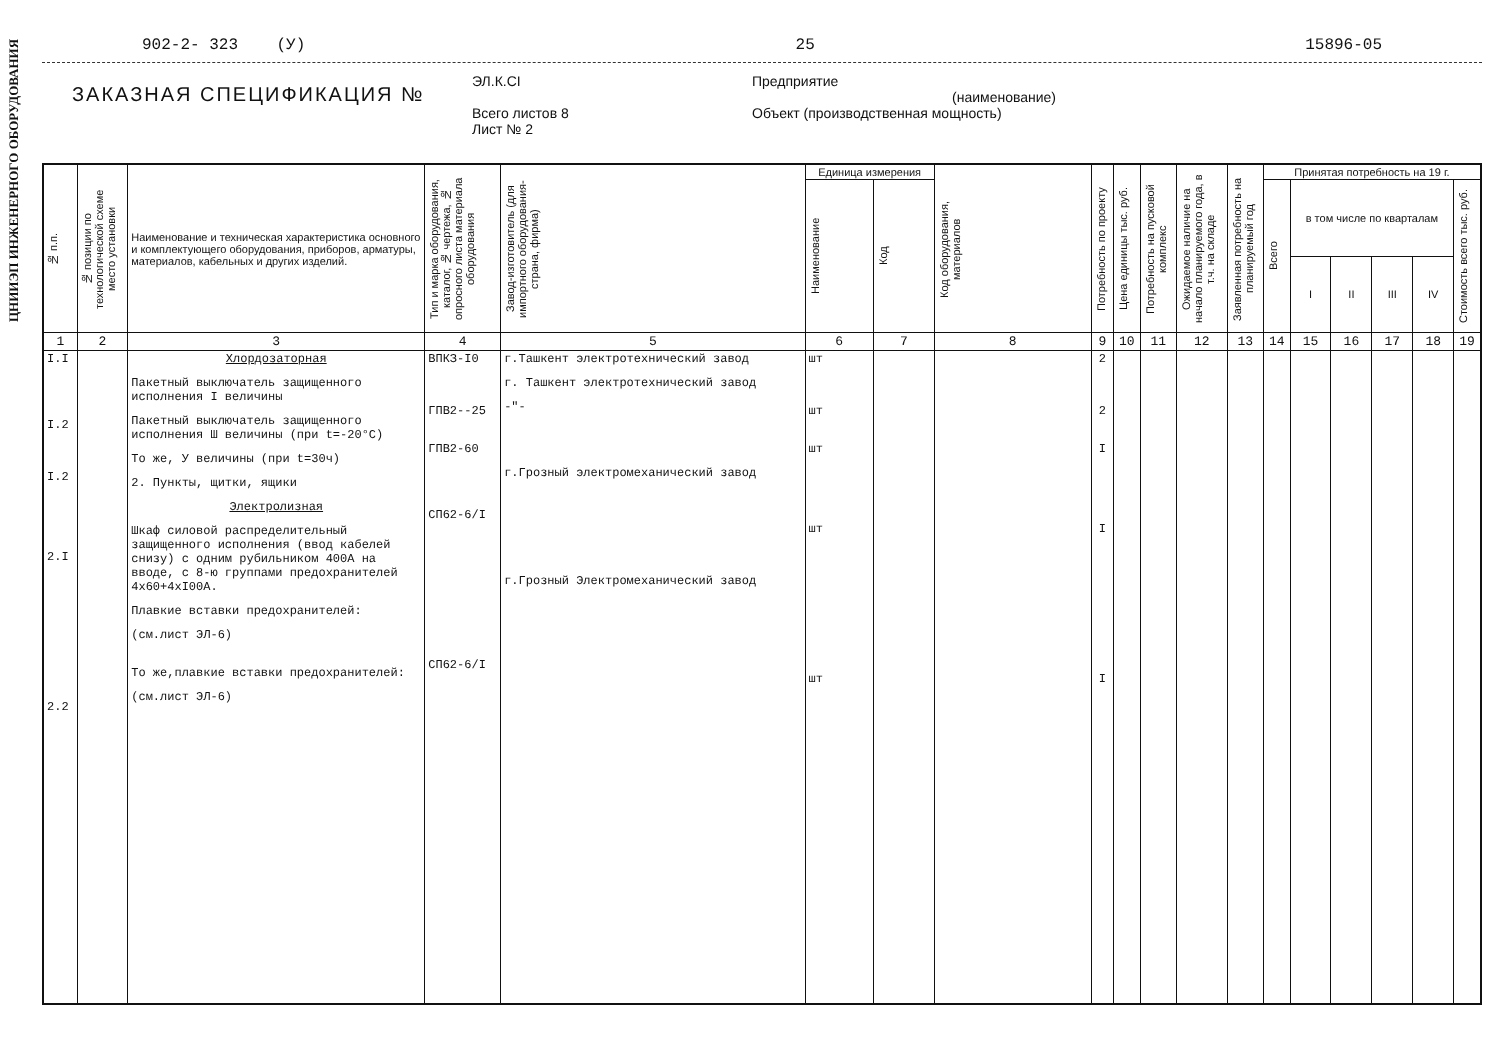ЦНИИЭП ИНЖЕНЕРНОГО ОБОРУДОВАНИЯ
902-2- 323 (У) 25 15896-05
ЗАКАЗНАЯ СПЕЦИФИКАЦИЯ №
ЭЛ.К.СI
Всего листов 8
Лист № 2
Предприятие
(наименование)
Объект (производственная мощность)
| № п.п. | № позиции по технологической схеме место установки | Наименование и техническая характеристика основного и комплектующего оборудования, приборов, арматуры, материалов, кабельных и других изделий. | Тип и марка оборудования, каталог, № чертежа, № опросного листа материала оборудования | Завод-изготовитель (для импортного оборудования-страна, фирма) | Единица измерения | | Код оборудования, материалов | Потребность по проекту | Цена единицы тыс. руб. | Потребность на пусковой комплекс | Ожидаемое наличие на начало планируемого года, в т.ч. на складе | Заявленная потребность на планируемый год | Принятая потребность на 19 г. | | | | | |
| --- | --- | --- | --- | --- | --- | --- | --- | --- | --- | --- | --- | --- | --- | --- | --- | --- | --- | --- |
| | | | | | Наименование | Код | | | | | | | Всего | в том числе по кварталам | | | | Стоимость всего тыс. руб. |
| | | | | | | | | | | | | | | I | II | III | IV | |
| 1 | 2 | 3 | 4 | 5 | 6 | 7 | 8 | 9 | 10 | 11 | 12 | 13 | 14 | 15 | 16 | 17 | 18 | 19 |
| I.I I.2 I.2 2.I 2.2 | | Хлордозаторная Пакетный выключатель защищенного исполнения I величины Пакетный выключатель защищенного исполнения Ш величины (при t=-20°C) То же, У величины (при t=30ч) 2. Пункты, щитки, ящики Электролизная Шкаф силовой распределительный защищенного исполнения (ввод кабелей снизу) с одним рубильником 400А на вводе, с 8-ю группами предохранителей 4х60+4хI00А. Плавкие вставки предохранителей: (см.лист ЭЛ-6) То же,плавкие вставки предохранителей: (см.лист ЭЛ-6) | ВПКЗ-I0 ГПВ2--25 ГПВ2-60 СП62-6/I СП62-6/I | г.Ташкент электротехнический завод г. Ташкент электротехнический завод -"- г.Грозный электромеханический завод г.Грозный Электромеханический завод | шт шт шт шт шт | | | 2 2 I I I | | | | | | | | | | |